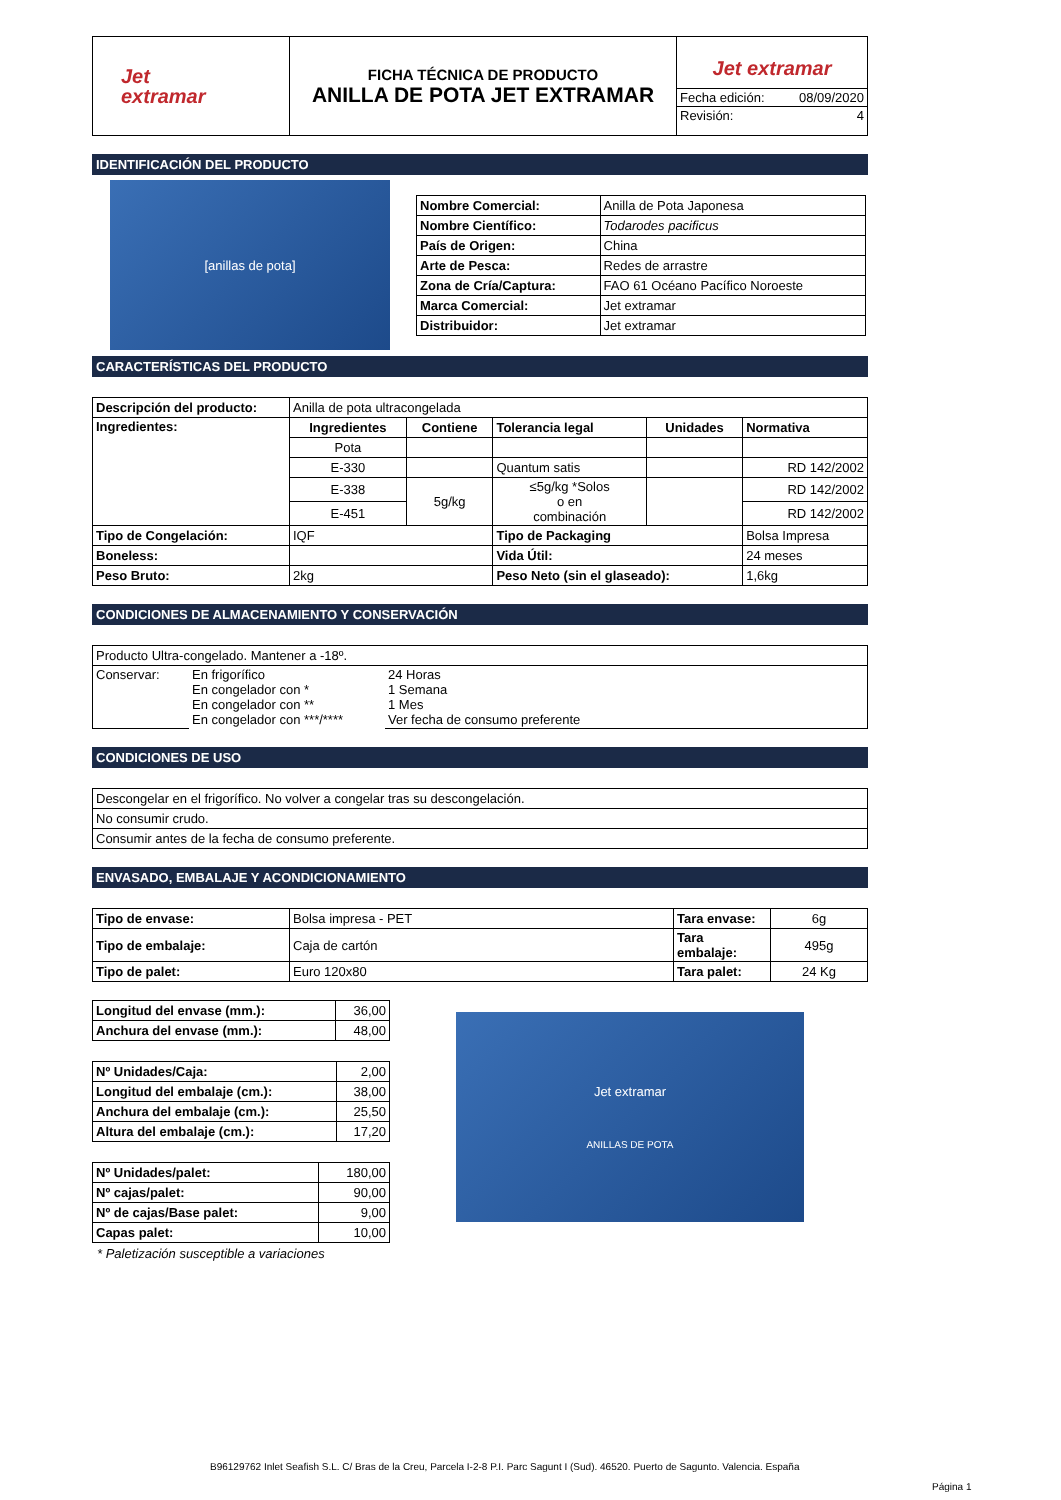| Jet extramar | FICHA TÉCNICA DE PRODUCTO ANILLA DE POTA JET EXTRAMAR | Jet extramar Fecha edición: 08/09/2020 Revisión: 4 |
IDENTIFICACIÓN DEL PRODUCTO
[anillas de pota]
| Nombre Comercial: | Anilla de Pota Japonesa |
| Nombre Científico: | Todarodes pacificus |
| País de Origen: | China |
| Arte de Pesca: | Redes de arrastre |
| Zona de Cría/Captura: | FAO 61 Océano Pacífico Noroeste |
| Marca Comercial: | Jet extramar |
| Distribuidor: | Jet extramar |
CARACTERÍSTICAS DEL PRODUCTO
| Descripción del producto: | Anilla de pota ultracongelada | | | | |
| Ingredientes: | Ingredientes | Contiene | Tolerancia legal | Unidades | Normativa |
| | Pota | | | | |
| | E-330 | | Quantum satis | | RD 142/2002 |
| | E-338 | 5g/kg | ≤5g/kg *Solos o en combinación | | RD 142/2002 |
| | E-451 | | | | RD 142/2002 |
| Tipo de Congelación: | IQF | | Tipo de Packaging | | Bolsa Impresa |
| Boneless: | | | Vida Útil: | | 24 meses |
| Peso Bruto: | 2kg | | Peso Neto (sin el glaseado): | | 1,6kg |
CONDICIONES DE ALMACENAMIENTO Y CONSERVACIÓN
| Producto Ultra-congelado. Mantener a -18º. | | |
| Conservar: | En frigorífico En congelador con * En congelador con ** En congelador con ***/**** | 24 Horas 1 Semana 1 Mes Ver fecha de consumo preferente |
CONDICIONES DE USO
| Descongelar en el frigorífico. No volver a congelar tras su descongelación. |
| No consumir crudo. |
| Consumir antes de la fecha de consumo preferente. |
ENVASADO, EMBALAJE Y ACONDICIONAMIENTO
| Tipo de envase: | Bolsa impresa - PET | Tara envase: | 6g |
| Tipo de embalaje: | Caja de cartón | Tara embalaje: | 495g |
| Tipo de palet: | Euro 120x80 | Tara palet: | 24 Kg |
| Longitud del envase (mm.): | 36,00 |
| Anchura del envase (mm.): | 48,00 |
| Nº Unidades/Caja: | 2,00 |
| Longitud del embalaje (cm.): | 38,00 |
| Anchura del embalaje (cm.): | 25,50 |
| Altura del embalaje (cm.): | 17,20 |
| Nº Unidades/palet: | 180,00 |
| Nº cajas/palet: | 90,00 |
| Nº de cajas/Base palet: | 9,00 |
| Capas palet: | 10,00 |
* Paletización susceptible a variaciones
Jet extramar
ANILLAS DE POTA
B96129762 Inlet Seafish S.L. C/ Bras de la Creu, Parcela I-2-8 P.I. Parc Sagunt I (Sud). 46520. Puerto de Sagunto. Valencia. España
Página 1